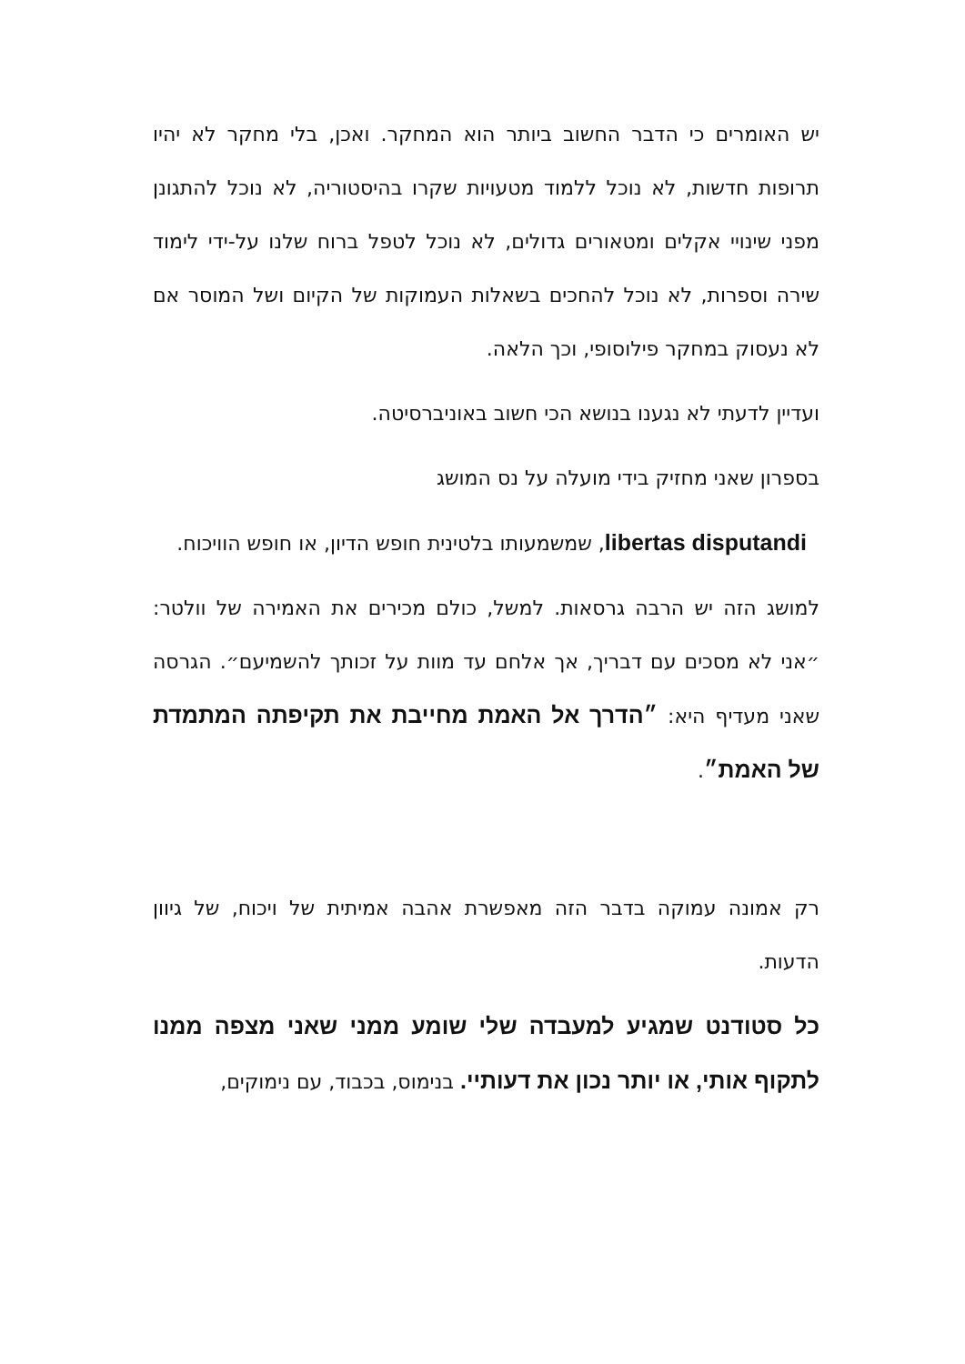יש האומרים כי הדבר החשוב ביותר הוא המחקר. ואכן, בלי מחקר לא יהיו תרופות חדשות, לא נוכל ללמוד מטעויות שקרו בהיסטוריה, לא נוכל להתגונן מפני שינויי אקלים ומטאורים גדולים, לא נוכל לטפל ברוח שלנו על-ידי לימוד שירה וספרות, לא נוכל להחכים בשאלות העמוקות של הקיום ושל המוסר אם לא נעסוק במחקר פילוסופי, וכך הלאה.
ועדיין לדעתי לא נגענו בנושא הכי חשוב באוניברסיטה.
בספרון שאני מחזיק בידי מועלה על נס המושג
libertas disputandi, שמשמעותו בלטינית חופש הדיון, או חופש הוויכוח.
למושג הזה יש הרבה גרסאות. למשל, כולם מכירים את האמירה של וולטר: ״אני לא מסכים עם דבריך, אך אלחם עד מוות על זכותך להשמיעם״. הגרסה שאני מעדיף היא: ״הדרך אל האמת מחייבת את תקיפתה המתמדת של האמת״.
רק אמונה עמוקה בדבר הזה מאפשרת אהבה אמיתית של ויכוח, של גיוון הדעות.
כל סטודנט שמגיע למעבדה שלי שומע ממני שאני מצפה ממנו לתקוף אותי, או יותר נכון את דעותיי. בנימוס, בכבוד, עם נימוקים,